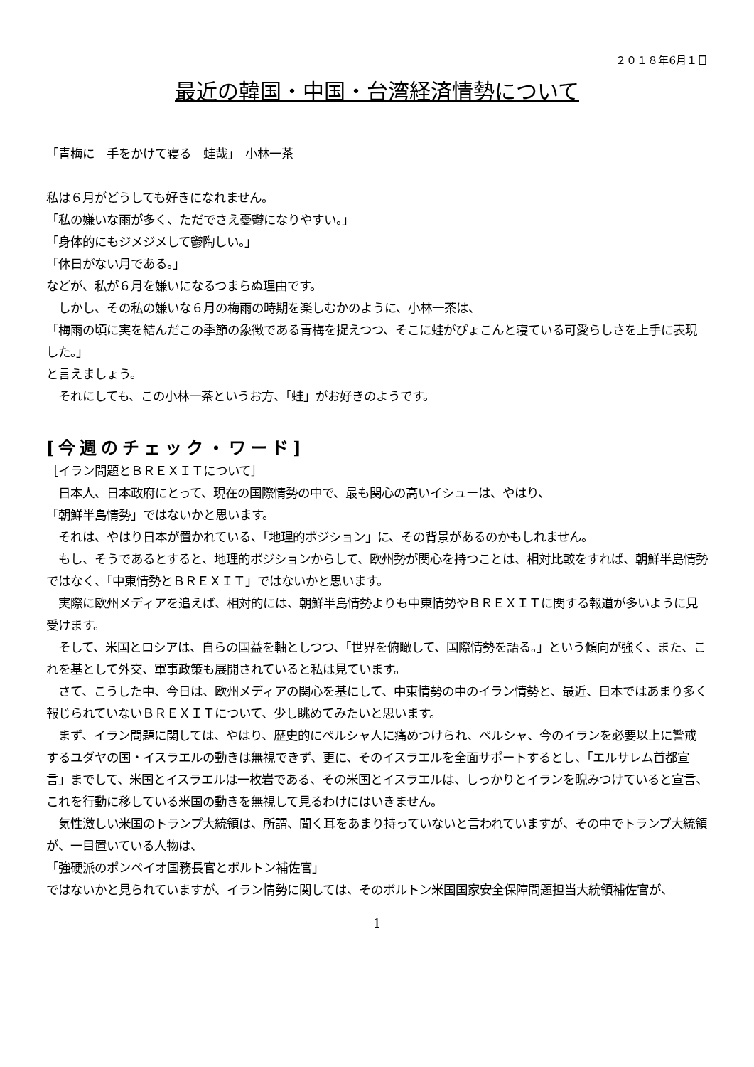２０１８年6月１日
最近の韓国・中国・台湾経済情勢について
「青梅に　手をかけて寝る　蛙哉」　小林一茶
私は６月がどうしても好きになれません。
「私の嫌いな雨が多く、ただでさえ憂鬱になりやすい。」
「身体的にもジメジメして鬱陶しい。」
「休日がない月である。」
などが、私が６月を嫌いになるつまらぬ理由です。
　しかし、その私の嫌いな６月の梅雨の時期を楽しむかのように、小林一茶は、
「梅雨の頃に実を結んだこの季節の象徴である青梅を捉えつつ、そこに蛙がぴょこんと寝ている可愛らしさを上手に表現した。」
と言えましょう。
　それにしても、この小林一茶というお方、「蛙」がお好きのようです。
[今週のチェック・ワード]
［イラン問題とＢＲＥＸＩＴについて］
　日本人、日本政府にとって、現在の国際情勢の中で、最も関心の高いイシューは、やはり、
「朝鮮半島情勢」ではないかと思います。
　それは、やはり日本が置かれている、「地理的ポジション」に、その背景があるのかもしれません。
　もし、そうであるとすると、地理的ポジションからして、欧州勢が関心を持つことは、相対比較をすれば、朝鮮半島情勢ではなく、「中東情勢とＢＲＥＸＩＴ」ではないかと思います。
　実際に欧州メディアを追えば、相対的には、朝鮮半島情勢よりも中東情勢やＢＲＥＸＩＴに関する報道が多いように見受けます。
　そして、米国とロシアは、自らの国益を軸としつつ、「世界を俯瞰して、国際情勢を語る。」という傾向が強く、また、これを基として外交、軍事政策も展開されていると私は見ています。
　さて、こうした中、今日は、欧州メディアの関心を基にして、中東情勢の中のイラン情勢と、最近、日本ではあまり多く報じられていないＢＲＥＸＩＴについて、少し眺めてみたいと思います。
　まず、イラン問題に関しては、やはり、歴史的にペルシャ人に痛めつけられ、ペルシャ、今のイランを必要以上に警戒するユダヤの国・イスラエルの動きは無視できず、更に、そのイスラエルを全面サポートするとし、「エルサレム首都宣言」までして、米国とイスラエルは一枚岩である、その米国とイスラエルは、しっかりとイランを睨みつけていると宣言、これを行動に移している米国の動きを無視して見るわけにはいきません。
　気性激しい米国のトランプ大統領は、所謂、聞く耳をあまり持っていないと言われていますが、その中でトランプ大統領が、一目置いている人物は、
「強硬派のポンペイオ国務長官とボルトン補佐官」
ではないかと見られていますが、イラン情勢に関しては、そのボルトン米国国家安全保障問題担当大統領補佐官が、
1